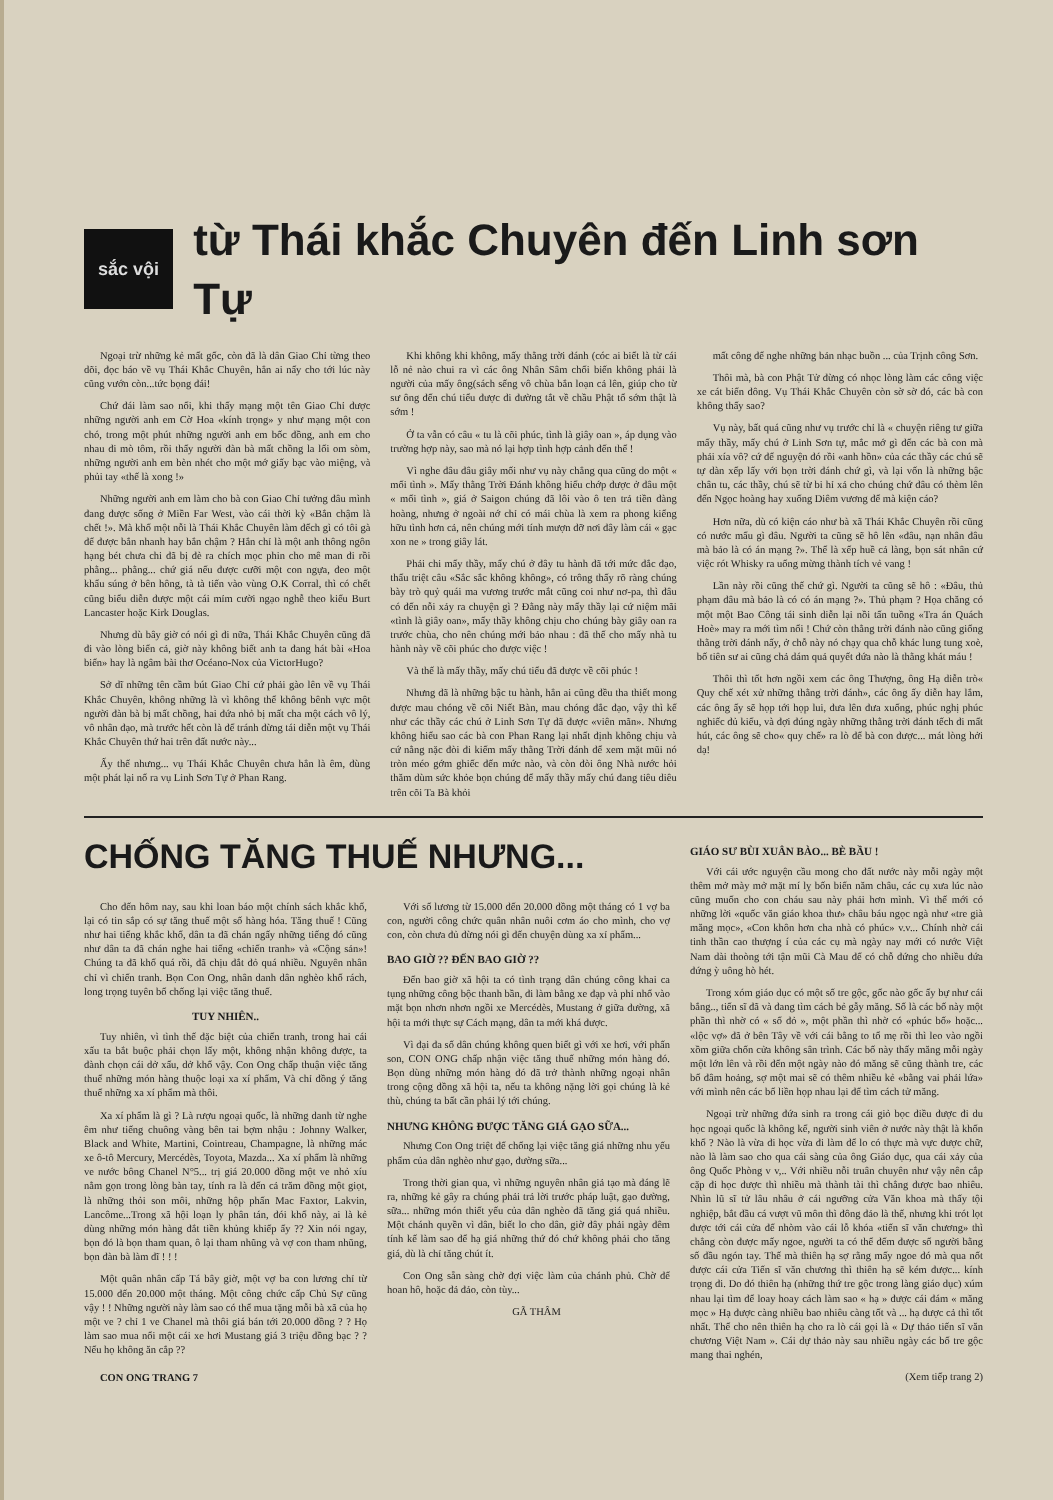sắc vội từ Thái khắc Chuyên đến Linh sơn Tự
Ngoại trừ những kẻ mất gốc, còn đã là dân Giao Chỉ từng theo dõi, đọc báo về vụ Thái Khắc Chuyên, hẳn ai nấy cho tới lúc này cũng vướn còn...tức bọng đái!
Chứ đái làm sao nổi, khi thấy mạng một tên Giao Chỉ được những người anh em Cờ Hoa «kính trọng» y như mạng một con chó, trong một phút những người anh em bốc đồng, anh em cho nhau đi mò tôm, rồi thấy người đàn bà mất chồng la lối om sòm, những người anh em bèn nhét cho một mớ giấy bạc vào miệng, và phủi tay «thế là xong !»
Những người anh em làm cho bà con Giao Chỉ tưởng đâu mình đang được sống ở Miền Far West, vào cái thời kỳ «Bắn chậm là chết !». Mà khổ một nỗi là Thái Khắc Chuyên làm đếch gì có tôi gà để được bắn nhanh hay bắn chậm ? Hắn chỉ là một anh thông ngôn hạng bét chưa chi đã bị đè ra chích mọc phin cho mê man đi rồi phằng... phằng... chứ giá nếu được cưỡi một con ngựa, đeo một khẩu súng ở bên hông, tà tà tiến vào vùng O.K Corral, thì có chết cũng biểu diễn được một cái mỉm cười ngạo nghễ theo kiểu Burt Lancaster hoặc Kirk Douglas.
Nhưng dù bây giờ có nói gì đi nữa, Thái Khắc Chuyên cũng đã đi vào lòng biển cả, giờ này không biết anh ta đang hát bài «Hoa biển» hay là ngâm bài thơ Océano-Nox của VictorHugo?
Sở dĩ những tên cầm bút Giao Chỉ cứ phải gào lên về vụ Thái Khắc Chuyên, không những là vì không thể không bênh vực một người đàn bà bị mất chồng, hai đứa nhỏ bị mất cha một cách vô lý, vô nhân đạo, mà trước hết còn là để tránh đừng tái diễn một vụ Thái Khắc Chuyên thứ hai trên đất nước này...
Ấy thế nhưng... vụ Thái Khắc Chuyên chưa hẳn là êm, đùng một phát lại nổ ra vụ Linh Sơn Tự ở Phan Rang.
Khi không khi không, mấy thằng trời đánh (cóc ai biết là từ cái lỗ nẻ nào chui ra vì các ông Nhân Sâm chối biến không phải là người của mấy ông(sách sếng vô chùa bắn loạn cả lên, giúp cho từ sư ông đến chú tiểu được đi đường tắt về chầu Phật tổ sớm thật là sớm !
Ở ta vẫn có câu « tu là cõi phúc, tình là giây oan », áp dụng vào trường hợp này, sao mà nó lại hợp tình hợp cảnh đến thế !
Vì nghe đâu đâu giây mối như vụ này chẳng qua cũng do một « mối tình ». Mấy thằng Trời Đánh không hiểu chớp được ở đâu một « mối tình », giá ở Saigon chúng đã lôi vào ô ten trả tiền đàng hoàng, nhưng ở ngoài nớ chỉ có mái chùa là xem ra phong kiểng hữu tình hơn cả, nên chúng mới tính mượn đỡ nơi đây làm cái « gạc xon ne » trong giây lát.
Phải chi mấy thầy, mấy chú ở đây tu hành đã tới mức đắc đạo, thấu triệt câu «Sắc sắc không không», có trông thấy rõ ràng chúng bày trò quỷ quái ma vương trước mắt cũng coi như nơ-pa, thì đâu có đến nỗi xảy ra chuyện gì ? Đằng này mấy thầy lại cứ niệm mãi «tình là giây oan», mấy thầy không chịu cho chúng bày giây oan ra trước chùa, cho nên chúng mới bảo nhau : đã thế cho mấy nhà tu hành này về cõi phúc cho được việc !
Và thế là mấy thầy, mấy chú tiểu đã được về cõi phúc !
Nhưng đã là những bậc tu hành, hẳn ai cũng đều tha thiết mong được mau chóng về cõi Niết Bàn, mau chóng đắc đạo, vậy thì kể như các thầy các chú ở Linh Sơn Tự đã được «viên mãn». Nhưng không hiểu sao các bà con Phan Rang lại nhất định không chịu và cứ nằng nặc đòi đi kiếm mấy thằng Trời đánh để xem mặt mũi nó tròn méo gớm ghiếc đến mức nào, và còn đòi ông Nhà nước hỏi thăm dùm sức khỏe bọn chúng để mấy thầy mấy chú đang tiêu diêu trên cõi Ta Bà khỏi
mất công để nghe những bản nhạc buồn ... của Trịnh công Sơn.
Thôi mà, bà con Phật Tử đừng có nhọc lòng làm các công việc xe cát biển đông. Vụ Thái Khắc Chuyên còn sờ sờ đó, các bà con không thấy sao?
Vụ này, bất quá cũng như vụ trước chỉ là « chuyện riêng tư giữa mấy thầy, mấy chú ở Linh Sơn tự, mắc mớ gì đến các bà con mà phải xía vô? cứ để nguyện đó rồi «anh hồn» của các thầy các chú sẽ tự dàn xếp lấy với bọn trời đánh chứ gì, và lại vốn là những bậc chân tu, các thầy, chú sẽ từ bi hỉ xả cho chúng chứ đâu có thèm lên đến Ngọc hoàng hay xuống Diêm vương để mà kiện cáo?
Hơn nữa, dù có kiện cáo như bà xã Thái Khắc Chuyên rồi cũng có nước mẩu gì đâu. Người ta cũng sẽ hô lên «đâu, nạn nhân đâu mà bảo là có án mạng ?». Thế là xếp huề cả làng, bọn sát nhân cứ việc rót Whisky ra uống mừng thành tích vẻ vang !
Lần này rồi cũng thế chứ gì. Người ta cũng sẽ hô : «Đâu, thủ phạm đâu mà bảo là có có án mạng ?». Thủ phạm ? Họa chăng có một một Bao Công tái sinh diễn lại nồi tấn tuồng «Tra án Quách Hoè» may ra mới tìm nổi ! Chứ còn thằng trời đánh nào cũng giống thằng trời đánh nấy, ở chỗ này nó chạy qua chỗ khác lung tung xoè, bố tiên sư ai cũng chả dám quả quyết đứa nào là thằng khát máu !
Thôi thì tốt hơn ngồi xem các ông Thượng, ông Hạ diễn trò« Quy chế xét xử những thằng trời đánh», các ông ấy diễn hay lắm, các ông ấy sẽ họp tới họp lui, đưa lên đưa xuống, phúc nghị phúc nghiếc đủ kiểu, và đợi đúng ngày những thằng trời đánh tếch đi mất hút, các ông sẽ cho« quy chế» ra lò để bà con được... mát lòng hởi dạ!
CHỐNG TĂNG THUẾ NHƯNG...
Cho đến hôm nay, sau khi loan báo một chính sách khắc khổ, lại có tin sắp có sự tăng thuế một số hàng hóa. Tăng thuế ! Cũng như hai tiếng khắc khổ, dân ta đã chán ngấy những tiếng đó cũng như dân ta đã chán nghe hai tiếng «chiến tranh» và «Cộng sản»! Chúng ta đã khổ quá rồi, đã chịu đắt đỏ quá nhiều. Nguyên nhân chỉ vì chiến tranh. Bọn Con Ong, nhân danh dân nghèo khố rách, long trọng tuyên bố chống lại việc tăng thuế.
TUY NHIÊN..
Tuy nhiên, vì tình thế đặc biệt của chiến tranh, trong hai cái xấu ta bắt buộc phải chọn lấy một, không nhận không được, ta đành chọn cái dở xấu, dở khổ vậy. Con Ong chấp thuận việc tăng thuế những món hàng thuộc loại xa xí phẩm, Và chỉ đồng ý tăng thuế những xa xí phẩm mà thôi.
Xa xí phẩm là gì ? Là rượu ngoại quốc, là những danh từ nghe êm như tiếng chuông vàng bên tai bợm nhậu : Johnny Walker, Black and White, Martini, Cointreau, Champagne, là những mác xe ô-tô Mercury, Mercédès, Toyota, Mazda... Xa xí phẩm là những ve nước bông Chanel N°5... trị giá 20.000 đồng một ve nhỏ xíu nằm gọn trong lòng bàn tay, tính ra là đến cả trăm đồng một giọt, là những thỏi son môi, những hộp phấn Mac Faxtor, Lakvin, Lancôme...Trong xã hội loạn ly phân tán, đói khổ này, ai là kẻ dùng những món hàng đắt tiền khủng khiếp ấy ?? Xin nói ngay, bọn đó là bọn tham quan, ô lại tham nhũng và vợ con tham nhũng, bọn đàn bà làm đĩ ! ! !
Một quân nhân cấp Tá bây giờ, một vợ ba con lương chỉ từ 15.000 đến 20.000 một tháng. Một công chức cấp Chủ Sự cũng vậy ! ! Những người này làm sao có thể mua tặng mỗi bà xã của họ một ve ? chỉ 1 ve Chanel mà thôi giá bán tới 20.000 đồng ? ? Họ làm sao mua nổi một cái xe hơi Mustang giá 3 triệu đồng bạc ? ? Nếu họ không ăn cắp ??
CON ONG TRANG 7
Với số lương từ 15.000 đến 20.000 đồng một tháng có 1 vợ ba con, người công chức quân nhân nuôi cơm áo cho mình, cho vợ con, còn chưa đủ đừng nói gì đến chuyện dùng xa xỉ phẩm...
BAO GIỜ ?? ĐẾN BAO GIỜ ??
Đến bao giờ xã hội ta có tình trạng dân chúng công khai ca tụng những công bộc thanh bần, đi làm bằng xe đạp và phỉ nhổ vào mặt bọn nhơn nhơn ngồi xe Mercédès, Mustang ở giữa đường, xã hội ta mới thực sự Cách mạng, dân ta mới khá được.
Vì đại đa số dân chúng không quen biết gì với xe hơi, với phấn son, CON ONG chấp nhận việc tăng thuế những món hàng đó. Bọn dùng những món hàng đó đã trở thành những ngoại nhân trong cộng đồng xã hội ta, nếu ta không nặng lời gọi chúng là kẻ thù, chúng ta bất cần phải lý tới chúng.
NHƯNG KHÔNG ĐƯỢC TĂNG GIÁ GẠO SỮA...
Nhưng Con Ong triệt để chống lại việc tăng giá những nhu yếu phẩm của dân nghèo như gạo, đường sữa...
Trong thời gian qua, vì những nguyên nhân giả tạo mà đáng lẽ ra, những kẻ gây ra chúng phải trả lời trước pháp luật, gạo đường, sữa... những món thiết yếu của dân nghèo đã tăng giá quá nhiều. Một chánh quyền vì dân, biết lo cho dân, giờ đây phải ngày đêm tính kế làm sao để hạ giá những thứ đó chứ không phải cho tăng giá, dù là chỉ tăng chút ít.
Con Ong sẵn sàng chờ đợi việc làm của chánh phủ. Chờ để hoan hô, hoặc đả đảo, còn tùy...
GÃ THÂM
GIÁO SƯ BÙI XUÂN BÀO... BÈ BẦU !
Với cái ước nguyện cầu mong cho đất nước này mỗi ngày một thêm mở mày mở mặt mí lỵ bốn biển năm châu, các cụ xưa lúc nào cũng muốn cho con cháu sau này phải hơn mình. Vì thế mới có những lời «quốc văn giáo khoa thư» châu báu ngọc ngà như «tre già măng mọc», «Con khôn hơn cha nhà có phúc» v.v... Chính nhờ cái tinh thần cao thượng í của các cụ mà ngày nay mới có nước Việt Nam dài thoòng tới tận mũi Cà Mau để có chỗ đứng cho nhiều đứa đứng ỳ uông hò hét.
Trong xóm giáo dục có một số tre gộc, gốc nào gốc ấy bự như cái bắng.., tiến sĩ đã và đang tìm cách bẻ gẫy măng. Số là các bố này một phần thì nhờ có « sổ đỏ », một phần thì nhờ có «phúc bố» hoặc... «lộc vợ» đã ở bên Tây về với cái bằng to tổ mẹ rồi thì leo vào ngồi xồm giữa chốn cửa không sân trình. Các bố này thấy măng mỗi ngày một lớn lên và rồi đến một ngày nào đó măng sẽ cũng thành tre, các bố đâm hoảng, sợ một mai sẽ có thêm nhiều kẻ «bằng vai phải lứa» với mình nên các bố liền họp nhau lại để tìm cách tử măng.
Ngoại trừ những đứa sinh ra trong cái giỏ bọc điều được đi du học ngoại quốc là không kể, người sinh viên ở nước này thật là khốn khổ ? Nào là vừa đi học vừa đi làm để lo có thực mà vực được chữ, nào là làm sao cho qua cái sàng của ông Giáo dục, qua cái xảy của ông Quốc Phòng v v,.. Với nhiều nỗi truân chuyên như vậy nên cắp cặp đi học được thì nhiều mà thành tài thì chẳng được bao nhiêu. Nhìn lũ sĩ tử lâu nhâu ở cái ngưỡng cửa Văn khoa mà thấy tội nghiệp, bắt đầu cá vượt vũ môn thì đông đảo là thế, nhưng khi trót lọt được tới cái cửa để nhòm vào cái lỗ khóa «tiến sĩ văn chương» thì chẳng còn được mấy ngoe, người ta có thể đếm được số người bằng số đầu ngón tay. Thế mà thiên hạ sợ rằng mấy ngoe đó mà qua nốt được cái cửa Tiến sĩ văn chương thì thiên hạ sẽ kém được... kính trọng đi. Do đó thiên hạ (những thứ tre gộc trong làng giáo dục) xúm nhau lại tìm để loay hoay cách làm sao « hạ » được cái đám « măng mọc » Hạ được càng nhiều bao nhiêu càng tốt và ... hạ được cả thì tốt nhất. Thế cho nên thiên hạ cho ra lò cái gọi là « Dự thảo tiến sĩ văn chương Việt Nam ». Cái dự thảo này sau nhiều ngày các bố tre gộc mang thai nghén,
(Xem tiếp trang 2)